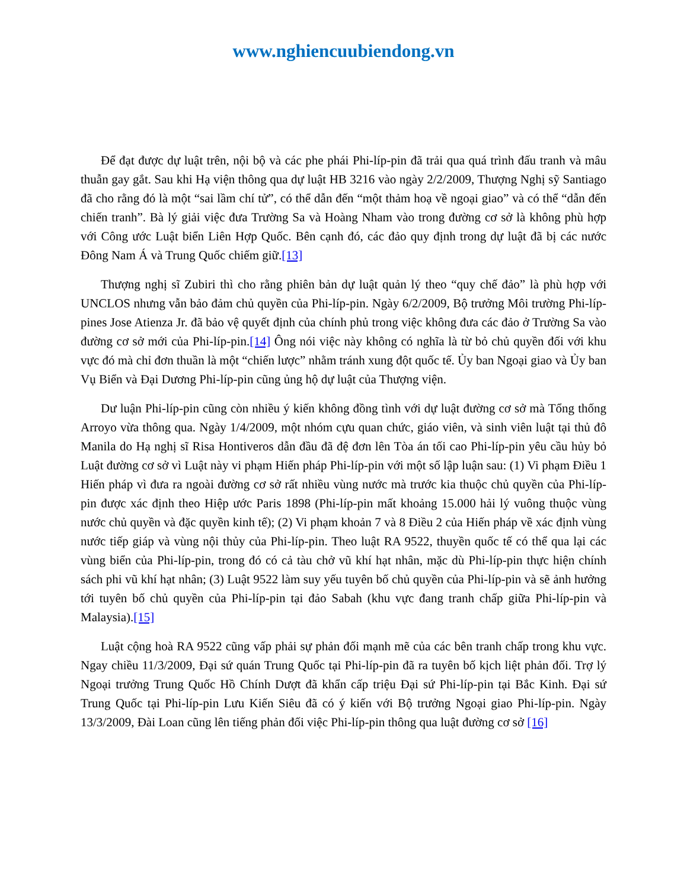www.nghiencuubiendong.vn
Để đạt được dự luật trên, nội bộ và các phe phái Phi-líp-pin đã trải qua quá trình đấu tranh và mâu thuẫn gay gắt. Sau khi Hạ viện thông qua dự luật HB 3216 vào ngày 2/2/2009, Thượng Nghị sỹ Santiago đã cho rằng đó là một “sai lầm chí tử”, có thể dẫn đến “một thảm hoạ về ngoại giao” và có thể “dẫn đến chiến tranh”. Bà lý giải việc đưa Trường Sa và Hoàng Nham vào trong đường cơ sở là không phù hợp với Công ước Luật biển Liên Hợp Quốc. Bên cạnh đó, các đảo quy định trong dự luật đã bị các nước Đông Nam Á và Trung Quốc chiếm giữ.[13]
Thượng nghị sĩ Zubiri thì cho rằng phiên bản dự luật quản lý theo “quy chế đảo” là phù hợp với UNCLOS nhưng vẫn bảo đảm chủ quyền của Phi-líp-pin. Ngày 6/2/2009, Bộ trưởng Môi trường Phi-líp-pines Jose Atienza Jr. đã bảo vệ quyết định của chính phủ trong việc không đưa các đảo ở Trường Sa vào đường cơ sở mới của Phi-líp-pin.[14] Ông nói việc này không có nghĩa là từ bỏ chủ quyền đối với khu vực đó mà chỉ đơn thuần là một “chiến lược” nhằm tránh xung đột quốc tế. Ủy ban Ngoại giao và Ủy ban Vụ Biển và Đại Dương Phi-líp-pin cũng ủng hộ dự luật của Thượng viện.
Dư luận Phi-líp-pin cũng còn nhiều ý kiến không đồng tình với dự luật đường cơ sở mà Tổng thống Arroyo vừa thông qua. Ngày 1/4/2009, một nhóm cựu quan chức, giáo viên, và sinh viên luật tại thủ đô Manila do Hạ nghị sĩ Risa Hontiveros dẫn đầu đã đệ đơn lên Tòa án tối cao Phi-líp-pin yêu cầu hủy bỏ Luật đường cơ sở vì Luật này vi phạm Hiến pháp Phi-líp-pin với một số lập luận sau: (1) Vi phạm Điều 1 Hiến pháp vì đưa ra ngoài đường cơ sở rất nhiều vùng nước mà trước kia thuộc chủ quyền của Phi-líp-pin được xác định theo Hiệp ước Paris 1898 (Phi-líp-pin mất khoảng 15.000 hải lý vuông thuộc vùng nước chủ quyền và đặc quyền kinh tế); (2) Vi phạm khoản 7 và 8 Điều 2 của Hiến pháp về xác định vùng nước tiếp giáp và vùng nội thủy của Phi-líp-pin. Theo luật RA 9522, thuyền quốc tế có thể qua lại các vùng biển của Phi-líp-pin, trong đó có cả tàu chở vũ khí hạt nhân, mặc dù Phi-líp-pin thực hiện chính sách phi vũ khí hạt nhân; (3) Luật 9522 làm suy yếu tuyên bố chủ quyền của Phi-líp-pin và sẽ ảnh hưởng tới tuyên bố chủ quyền của Phi-líp-pin tại đảo Sabah (khu vực đang tranh chấp giữa Phi-líp-pin và Malaysia).[15]
Luật cộng hoà RA 9522 cũng vấp phải sự phản đối mạnh mẽ của các bên tranh chấp trong khu vực. Ngay chiều 11/3/2009, Đại sứ quán Trung Quốc tại Phi-líp-pin đã ra tuyên bố kịch liệt phản đối. Trợ lý Ngoại trưởng Trung Quốc Hồ Chính Dượt đã khẩn cấp triệu Đại sứ Phi-líp-pin tại Bắc Kinh. Đại sứ Trung Quốc tại Phi-líp-pin Lưu Kiến Siêu đã có ý kiến với Bộ trưởng Ngoại giao Phi-líp-pin. Ngày 13/3/2009, Đài Loan cũng lên tiếng phản đối việc Phi-líp-pin thông qua luật đường cơ sở [16]